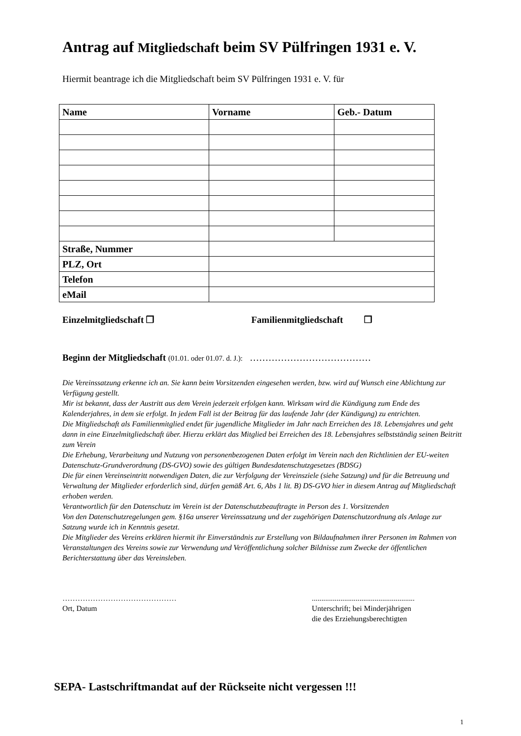Antrag auf Mitgliedschaft beim SV Pülfringen 1931 e. V.
Hiermit beantrage ich die Mitgliedschaft beim SV Pülfringen 1931 e. V. für
| Name | Vorname | Geb.- Datum |
| --- | --- | --- |
| Straße, Nummer | | |
| PLZ, Ort | | |
| Telefon | | |
| eMail | | |
Einzelmitgliedschaft ❒ Familienmitgliedschaft ❒
Beginn der Mitgliedschaft (01.01. oder 01.07. d. J.): …………………………………
Die Vereinssatzung erkenne ich an. Sie kann beim Vorsitzenden eingesehen werden, bzw. wird auf Wunsch eine Ablichtung zur Verfügung gestellt.
Mir ist bekannt, dass der Austritt aus dem Verein jederzeit erfolgen kann. Wirksam wird die Kündigung zum Ende des Kalenderjahres, in dem sie erfolgt. In jedem Fall ist der Beitrag für das laufende Jahr (der Kündigung) zu entrichten.
Die Mitgliedschaft als Familienmitglied endet für jugendliche Mitglieder im Jahr nach Erreichen des 18. Lebensjahres und geht dann in eine Einzelmitgliedschaft über. Hierzu erklärt das Mitglied bei Erreichen des 18. Lebensjahres selbstständig seinen Beitritt zum Verein
Die Erhebung, Verarbeitung und Nutzung von personenbezogenen Daten erfolgt im Verein nach den Richtlinien der EU-weiten Datenschutz-Grundverordnung (DS-GVO) sowie des gültigen Bundesdatenschutzgesetzes (BDSG)
Die für einen Vereinseintritt notwendigen Daten, die zur Verfolgung der Vereinsziele (siehe Satzung) und für die Betreuung und Verwaltung der Mitglieder erforderlich sind, dürfen gemäß Art. 6, Abs 1 lit. B) DS-GVO hier in diesem Antrag auf Mitgliedschaft erhoben werden.
Verantwortlich für den Datenschutz im Verein ist der Datenschutzbeauftragte in Person des 1. Vorsitzenden
Von den Datenschutzregelungen gem. §16a unserer Vereinssatzung und der zugehörigen Datenschutzordnung als Anlage zur Satzung wurde ich in Kenntnis gesetzt.
Die Mitglieder des Vereins erklären hiermit ihr Einverständnis zur Erstellung von Bildaufnahmen ihrer Personen im Rahmen von Veranstaltungen des Vereins sowie zur Verwendung und Veröffentlichung solcher Bildnisse zum Zwecke der öffentlichen Berichterstattung über das Vereinsleben.
………………………………………
Ort, Datum
......................................................
Unterschrift; bei Minderjährigen
die des Erziehungsberechtigten
SEPA- Lastschriftmandat auf der Rückseite nicht vergessen !!!
1